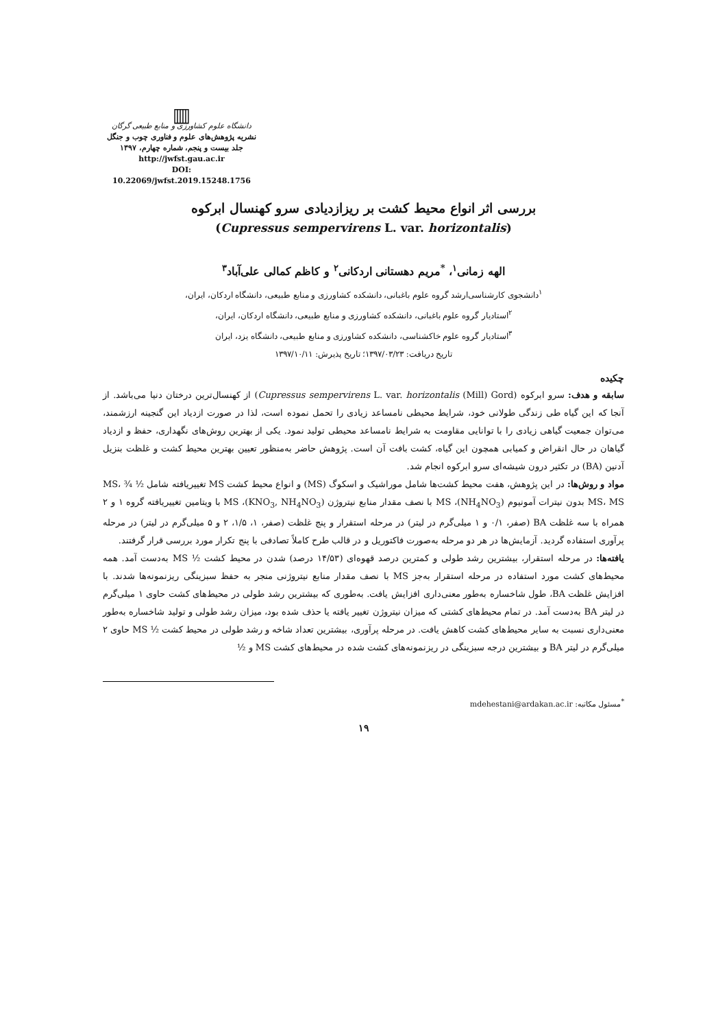▥
دانشگاه علوم کشاورزی و منابع طبیعی گرگان
نشریه پژوهش‌های علوم و فناوری چوب و جنگل
جلد بیست و پنجم، شماره چهارم، ۱۳۹۷
http://jwfst.gau.ac.ir
DOI: 10.22069/jwfst.2019.15248.1756
بررسی اثر انواع محیط کشت بر ریزازدیادی سرو کهنسال ابرکوه
(Cupressus sempervirens L. var. horizontalis)
الهه زمانی<sup>۱</sup>، <sup>*</sup>مریم دهستانی اردکانی<sup>۲</sup> و کاظم کمالی علی‌آباد<sup>۳</sup>
<sup>۱</sup> دانشجوی کارشناسی‌ارشد گروه علوم باغبانی، دانشکده کشاورزی و منابع طبیعی، دانشگاه اردکان، ایران،
<sup>۲</sup> استادیار گروه علوم باغبانی، دانشکده کشاورزی و منابع طبیعی، دانشگاه اردکان، ایران،
<sup>۳</sup> استادیار گروه علوم خاکشناسی، دانشکده کشاورزی و منابع طبیعی، دانشگاه یزد، ایران
تاریخ دریافت: ۱۳۹۷/۰۳/۲۳؛ تاریخ پذیرش: ۱۳۹۷/۱۰/۱۱
چکیده
سابقه و هدف: سرو ابرکوه (Cupressus sempervirens L. var. horizontalis (Mill) Gord) از کهنسال‌ترین درختان دنیا می‌باشد. از آنجا که این گیاه طی زندگی طولانی خود، شرایط محیطی نامساعد زیادی را تحمل نموده است، لذا در صورت ازدیاد این گنجینه ارزشمند، می‌توان جمعیت گیاهی زیادی را با توانایی مقاومت به شرایط نامساعد محیطی تولید نمود. یکی از بهترین روش‌های نگهداری، حفظ و ازدیاد گیاهان در حال انقراض و کمیابی همچون این گیاه، کشت بافت آن است. پژوهش حاضر به‌منظور تعیین بهترین محیط کشت و غلظت بنزیل آدنین (BA) در تکثیر درون شیشه‌ای سرو ابرکوه انجام شد.
مواد و روش‌ها: در این پژوهش، هفت محیط کشت‌ها شامل موراشیک و اسکوگ (MS) و انواع محیط کشت MS تغییریافته شامل ½ MS، ¾ MS، MS بدون نیترات آمونیوم (NH<sub>4</sub>NO<sub>3</sub>)، MS با نصف مقدار منابع نیتروژن (KNO<sub>3</sub>, NH<sub>4</sub>NO<sub>3</sub>)، MS با ویتامین تغییریافته گروه ۱ و ۲ همراه با سه غلظت BA (صفر، ۰/۱ و ۱ میلی‌گرم در لیتر) در مرحله استقرار و پنج غلظت (صفر، ۱، ۱/۵، ۲ و ۵ میلی‌گرم در لیتر) در مرحله پرآوری استفاده گردید. آزمایش‌ها در هر دو مرحله به‌صورت فاکتوریل و در قالب طرح کاملاً تصادفی با پنج تکرار مورد بررسی قرار گرفتند.
یافته‌ها: در مرحله استقرار، بیشترین رشد طولی و کمترین درصد قهوه‌ای (۱۴/۵۳ درصد) شدن در محیط کشت ½ MS به‌دست آمد. همه محیط‌های کشت مورد استفاده در مرحله استقرار به‌جز MS با نصف مقدار منابع نیتروژنی منجر به حفظ سبزینگی ریزنمونه‌ها شدند. با افزایش غلظت BA، طول شاخساره به‌طور معنی‌داری افزایش یافت. به‌طوری که بیشترین رشد طولی در محیط‌های کشت حاوی ۱ میلی‌گرم در لیتر BA به‌دست آمد. در تمام محیط‌های کشتی که میزان نیتروژن تغییر یافته یا حذف شده بود، میزان رشد طولی و تولید شاخساره به‌طور معنی‌داری نسبت به سایر محیط‌های کشت کاهش یافت. در مرحله پرآوری، بیشترین تعداد شاخه و رشد طولی در محیط کشت ½ MS حاوی ۲ میلی‌گرم در لیتر BA و بیشترین درجه سبزینگی در ریزنمونه‌های کشت شده در محیط‌های کشت MS و ½
<sup>*</sup> مسئول مکاتبه: mdehestani@ardakan.ac.ir
۱۹